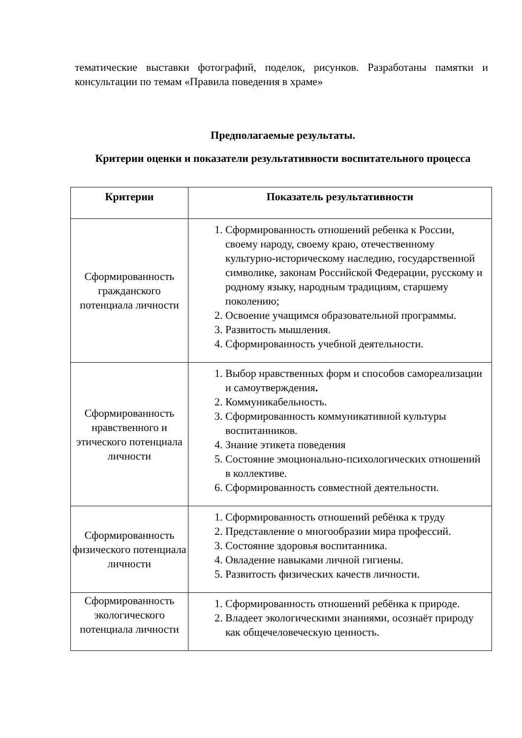тематические выставки фотографий, поделок, рисунков. Разработаны памятки и консультации по темам «Правила поведения в храме»
Предполагаемые результаты.
Критерии оценки и показатели результативности воспитательного процесса
| Критерии | Показатель результативности |
| --- | --- |
| Сформированность гражданского потенциала личности | 1. Сформированность отношений ребенка к России, своему народу, своему краю, отечественному культурно-историческому наследию, государственной символике, законам Российской Федерации, русскому и родному языку, народным традициям, старшему поколению; 2. Освоение учащимся образовательной программы. 3. Развитость мышления. 4. Сформированность учебной деятельности. |
| Сформированность нравственного и этического потенциала личности | 1. Выбор нравственных форм и способов самореализации и самоутверждения . 2. Коммуникабельность. 3. Сформированность коммуникативной культуры воспитанников. 4. Знание этикета поведения 5. Состояние эмоционально-психологических отношений в коллективе. 6. Сформированность совместной деятельности. |
| Сформированность физического потенциала личности | 1. Сформированность отношений ребёнка к труду 2. Представление о многообразии мира профессий. 3. Состояние здоровья воспитанника. 4. Овладение навыками личной гигиены. 5. Развитость физических качеств личности. |
| Сформированность экологического потенциала личности | 1. Сформированность отношений ребёнка к природе. 2. Владеет экологическими знаниями, осознаёт природу как общечеловеческую ценность. |